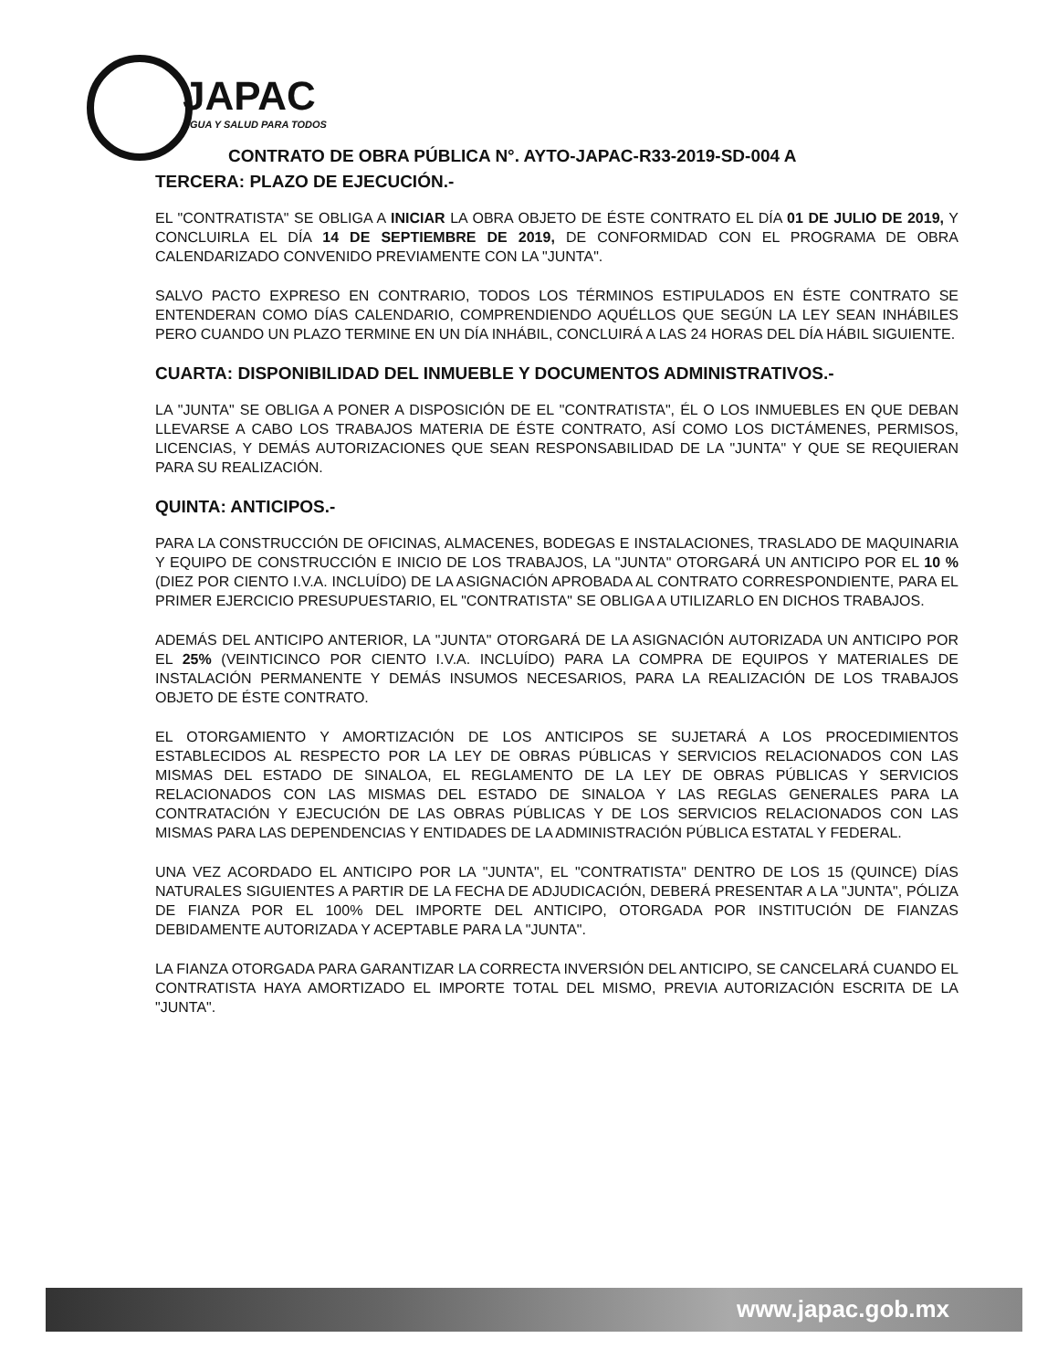JAPAC
AGUA Y SALUD PARA TODOS
CONTRATO DE OBRA PÚBLICA N°. AYTO-JAPAC-R33-2019-SD-004 A
TERCERA: PLAZO DE EJECUCIÓN.-
EL "CONTRATISTA" SE OBLIGA A INICIAR LA OBRA OBJETO DE ÉSTE CONTRATO EL DÍA 01 DE JULIO DE 2019, Y CONCLUIRLA EL DÍA 14 DE SEPTIEMBRE DE 2019, DE CONFORMIDAD CON EL PROGRAMA DE OBRA CALENDARIZADO CONVENIDO PREVIAMENTE CON LA "JUNTA".
SALVO PACTO EXPRESO EN CONTRARIO, TODOS LOS TÉRMINOS ESTIPULADOS EN ÉSTE CONTRATO SE ENTENDERAN COMO DÍAS CALENDARIO, COMPRENDIENDO AQUÉLLOS QUE SEGÚN LA LEY SEAN INHÁBILES PERO CUANDO UN PLAZO TERMINE EN UN DÍA INHÁBIL, CONCLUIRÁ A LAS 24 HORAS DEL DÍA HÁBIL SIGUIENTE.
CUARTA: DISPONIBILIDAD DEL INMUEBLE Y DOCUMENTOS ADMINISTRATIVOS.-
LA "JUNTA" SE OBLIGA A PONER A DISPOSICIÓN DE EL "CONTRATISTA", ÉL O LOS INMUEBLES EN QUE DEBAN LLEVARSE A CABO LOS TRABAJOS MATERIA DE ÉSTE CONTRATO, ASÍ COMO LOS DICTÁMENES, PERMISOS, LICENCIAS, Y DEMÁS AUTORIZACIONES QUE SEAN RESPONSABILIDAD DE LA "JUNTA" Y QUE SE REQUIERAN PARA SU REALIZACIÓN.
QUINTA: ANTICIPOS.-
PARA LA CONSTRUCCIÓN DE OFICINAS, ALMACENES, BODEGAS E INSTALACIONES, TRASLADO DE MAQUINARIA Y EQUIPO DE CONSTRUCCIÓN E INICIO DE LOS TRABAJOS, LA "JUNTA" OTORGARÁ UN ANTICIPO POR EL 10 % (DIEZ POR CIENTO I.V.A. INCLUÍDO) DE LA ASIGNACIÓN APROBADA AL CONTRATO CORRESPONDIENTE, PARA EL PRIMER EJERCICIO PRESUPUESTARIO, EL "CONTRATISTA" SE OBLIGA A UTILIZARLO EN DICHOS TRABAJOS.
ADEMÁS DEL ANTICIPO ANTERIOR, LA "JUNTA" OTORGARÁ DE LA ASIGNACIÓN AUTORIZADA UN ANTICIPO POR EL 25% (VEINTICINCO POR CIENTO I.V.A. INCLUÍDO) PARA LA COMPRA DE EQUIPOS Y MATERIALES DE INSTALACIÓN PERMANENTE Y DEMÁS INSUMOS NECESARIOS, PARA LA REALIZACIÓN DE LOS TRABAJOS OBJETO DE ÉSTE CONTRATO.
EL OTORGAMIENTO Y AMORTIZACIÓN DE LOS ANTICIPOS SE SUJETARÁ A LOS PROCEDIMIENTOS ESTABLECIDOS AL RESPECTO POR LA LEY DE OBRAS PÚBLICAS Y SERVICIOS RELACIONADOS CON LAS MISMAS DEL ESTADO DE SINALOA, EL REGLAMENTO DE LA LEY DE OBRAS PÚBLICAS Y SERVICIOS RELACIONADOS CON LAS MISMAS DEL ESTADO DE SINALOA Y LAS REGLAS GENERALES PARA LA CONTRATACIÓN Y EJECUCIÓN DE LAS OBRAS PÚBLICAS Y DE LOS SERVICIOS RELACIONADOS CON LAS MISMAS PARA LAS DEPENDENCIAS Y ENTIDADES DE LA ADMINISTRACIÓN PÚBLICA ESTATAL Y FEDERAL.
UNA VEZ ACORDADO EL ANTICIPO POR LA "JUNTA", EL "CONTRATISTA" DENTRO DE LOS 15 (QUINCE) DÍAS NATURALES SIGUIENTES A PARTIR DE LA FECHA DE ADJUDICACIÓN, DEBERÁ PRESENTAR A LA "JUNTA", PÓLIZA DE FIANZA POR EL 100% DEL IMPORTE DEL ANTICIPO, OTORGADA POR INSTITUCIÓN DE FIANZAS DEBIDAMENTE AUTORIZADA Y ACEPTABLE PARA LA "JUNTA".
LA FIANZA OTORGADA PARA GARANTIZAR LA CORRECTA INVERSIÓN DEL ANTICIPO, SE CANCELARÁ CUANDO EL CONTRATISTA HAYA AMORTIZADO EL IMPORTE TOTAL DEL MISMO, PREVIA AUTORIZACIÓN ESCRITA DE LA "JUNTA".
www.japac.gob.mx